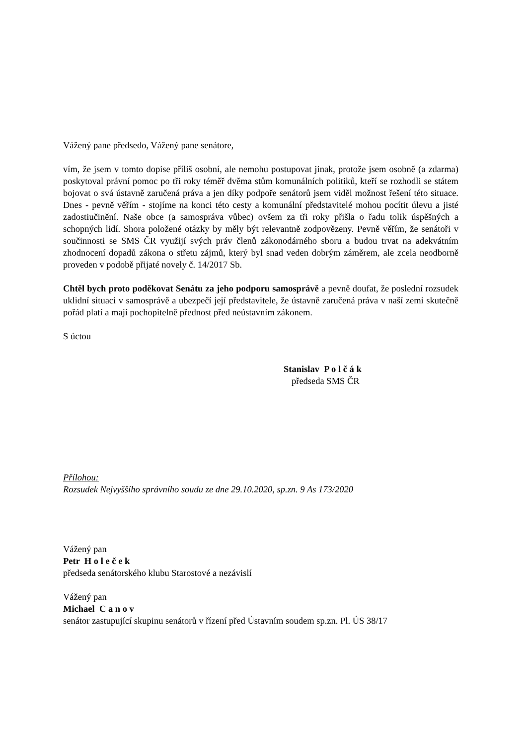Vážený pane předsedo, Vážený pane senátore,
vím, že jsem v tomto dopise příliš osobní, ale nemohu postupovat jinak, protože jsem osobně (a zdarma) poskytoval právní pomoc po tři roky téměř dvěma stům komunálních politiků, kteří se rozhodli se státem bojovat o svá ústavně zaručená práva a jen díky podpoře senátorů jsem viděl možnost řešení této situace. Dnes - pevně věřím - stojíme na konci této cesty a komunální představitelé mohou pocítit úlevu a jisté zadostiučinění. Naše obce (a samospráva vůbec) ovšem za tři roky přišla o řadu tolik úspěšných a schopných lidí. Shora položené otázky by měly být relevantně zodpovězeny. Pevně věřím, že senátoři v součinnosti se SMS ČR využijí svých práv členů zákonodárného sboru a budou trvat na adekvátním zhodnocení dopadů zákona o střetu zájmů, který byl snad veden dobrým záměrem, ale zcela neodborně proveden v podobě přijaté novely č. 14/2017 Sb.
Chtěl bych proto poděkovat Senátu za jeho podporu samosprávě a pevně doufat, že poslední rozsudek uklidní situaci v samosprávě a ubezpečí její představitele, že ústavně zaručená práva v naší zemi skutečně pořád platí a mají pochopitelně přednost před neústavním zákonem.
S úctou
Stanislav P o l č á k
předseda SMS ČR
Přílohou:
Rozsudek Nejvyššího správního soudu ze dne 29.10.2020, sp.zn. 9 As 173/2020
Vážený pan
Petr H o l e č e k
předseda senátorského klubu Starostové a nezávislí
Vážený pan
Michael C a n o v
senátor zastupující skupinu senátorů v řízení před Ústavním soudem sp.zn. Pl. ÚS 38/17